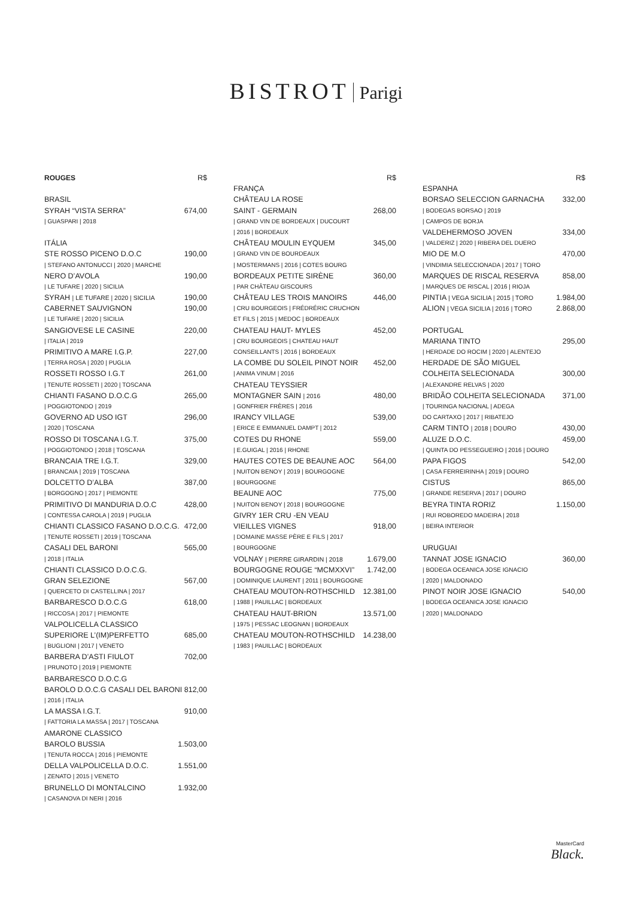BISTROT Parigi
ROUGES R$
BRASIL
SYRAH “VISTA SERRA” 674,00
| GUASPARI | 2018
ITÁLIA
STE ROSSO PICENO D.O.C 190,00
| STEFANO ANTONUCCI | 2020 | MARCHE
NERO D’AVOLA 190,00
| LE TUFARE | 2020 | SICILIA
SYRAH | LE TUFARE | 2020 | SICILIA 190,00
CABERNET SAUVIGNON 190,00
| LE TUFARE | 2020 | SICILIA
SANGIOVESE LE CASINE 220,00
| ITALIA | 2019
PRIMITIVO A MARE I.G.P. 227,00
| TERRA ROSA | 2020 | PUGLIA
ROSSETI ROSSO I.G.T 261,00
| TENUTE ROSSETI | 2020 | TOSCANA
CHIANTI FASANO D.O.C.G 265,00
| POGGIOTONDO | 2019
GOVERNO AD USO IGT 296,00
| 2020 | TOSCANA
ROSSO DI TOSCANA I.G.T. 375,00
| POGGIOTONDO | 2018 | TOSCANA
BRANCAIA TRE I.G.T. 329,00
| BRANCAIA | 2019 | TOSCANA
DOLCETTO D’ALBA 387,00
| BORGOGNO | 2017 | PIEMONTE
PRIMITIVO DI MANDURIA D.O.C 428,00
| CONTESSA CAROLA | 2019 | PUGLIA
CHIANTI CLASSICO FASANO D.O.C.G. 472,00
| TENUTE ROSSETI | 2019 | TOSCANA
CASALI DEL BARONI 565,00
| 2018 | ITALIA
CHIANTI CLASSICO D.O.C.G.
GRAN SELEZIONE 567,00
| QUERCETO DI CASTELLINA | 2017
BARBARESCO D.O.C.G 618,00
| RICCOSA | 2017 | PIEMONTE
VALPOLICELLA CLASSICO
SUPERIORE L’(IM)PERFETTO 685,00
| BUGLIONI | 2017 | VENETO
BARBERA D’ASTI FIULOT 702,00
| PRUNOTO | 2019 | PIEMONTE
BARBARESCO D.O.C.G
BAROLO D.O.C.G CASALI DEL BARONI 812,00
| 2016 | ITALIA
LA MASSA I.G.T. 910,00
| FATTORIA LA MASSA | 2017 | TOSCANA
AMARONE CLASSICO
BAROLO BUSSIA 1.503,00
| TENUTA ROCCA | 2016 | PIEMONTE
DELLA VALPOLICELLA D.O.C. 1.551,00
| ZENATO | 2015 | VENETO
BRUNELLO DI MONTALCINO 1.932,00
| CASANOVA DI NERI | 2016
R$
FRANÇA
CHÂTEAU LA ROSE
SAINT - GERMAIN 268,00
| GRAND VIN DE BORDEAUX | DUCOURT
| 2016 | BORDEAUX
CHÂTEAU MOULIN EYQUEM 345,00
| GRAND VIN DE BOURDEAUX
| MOSTERMANS | 2016 | COTES BOURG
BORDEAUX PETITE SIRÈNE 360,00
| PAR CHÂTEAU GISCOURS
CHÂTEAU LES TROIS MANOIRS 446,00
| CRU BOURGEOIS | FRÉDRÉRIC CRUCHON
ET FILS | 2015 | MEDOC | BORDEAUX
CHATEAU HAUT- MYLES 452,00
| CRU BOURGEOIS | CHATEAU HAUT
CONSEILLANTS | 2016 | BORDEAUX
LA COMBE DU SOLEIL PINOT NOIR 452,00
| ANIMA VINUM | 2016
CHATEAU TEYSSIER
MONTAGNER SAIN | 2016 480,00
| GONFRIER FRÈRES | 2016
IRANCY VILLAGE 539,00
| ERICE E EMMANUEL DAMPT | 2012
COTES DU RHONE 559,00
| E.GUIGAL | 2016 | RHONE
HAUTES COTES DE BEAUNE AOC 564,00
| NUITON BENOY | 2019 | BOURGOGNE
| BOURGOGNE
BEAUNE AOC 775,00
| NUITON BENOY | 2018 | BOURGOGNE
GIVRY 1ER CRU -EN VEAU
VIEILLES VIGNES 918,00
| DOMAINE MASSE PÈRE E FILS | 2017
| BOURGOGNE
VOLNAY | PIERRE GIRARDIN | 2018 1.679,00
BOURGOGNE ROUGE “MCMXXVI” 1.742,00
| DOMINIQUE LAURENT | 2011 | BOURGOGNE
CHATEAU MOUTON-ROTHSCHILD 12.381,00
| 1988 | PAUILLAC | BORDEAUX
CHATEAU HAUT-BRION 13.571,00
| 1975 | PESSAC LEOGNAN | BORDEAUX
CHATEAU MOUTON-ROTHSCHILD 14.238,00
| 1983 | PAUILLAC | BORDEAUX
R$
ESPANHA
BORSAO SELECCION GARNACHA 332,00
| BODEGAS BORSAO | 2019
| CAMPOS DE BORJA
VALDEHERMOSO JOVEN 334,00
| VALDERIZ | 2020 | RIBERA DEL DUERO
MIO DE M.O 470,00
| VINDIMIA SELECCIONADA | 2017 | TORO
MARQUES DE RISCAL RESERVA 858,00
| MARQUES DE RISCAL | 2016 | RIOJA
PINTIA | VEGA SICILIA | 2015 | TORO 1.984,00
ALION | VEGA SICILIA | 2016 | TORO 2.868,00
PORTUGAL
MARIANA TINTO 295,00
| HERDADE DO ROCIM | 2020 | ALENTEJO
HERDADE DE SÃO MIGUEL
COLHEITA SELECIONADA 300,00
| ALEXANDRE RELVAS | 2020
BRIDÃO COLHEITA SELECIONADA 371,00
| TOURINGA NACIONAL | ADEGA
DO CARTAXO | 2017 | RIBATEJO
CARM TINTO | 2018 | DOURO 430,00
ALUZE D.O.C. 459,00
| QUINTA DO PESSEGUEIRO | 2016 | DOURO
PAPA FIGOS 542,00
| CASA FERREIRINHA | 2019 | DOURO
CISTUS 865,00
| GRANDE RESERVA | 2017 | DOURO
BEYRA TINTA RORIZ 1.150,00
| RUI ROBOREDO MADEIRA | 2018
| BEIRA INTERIOR
URUGUAI
TANNAT JOSE IGNACIO 360,00
| BODEGA OCEANICA JOSE IGNACIO
| 2020 | MALDONADO
PINOT NOIR JOSE IGNACIO 540,00
| BODEGA OCEANICA JOSE IGNACIO
| 2020 | MALDONADO
MasterCard
Black.